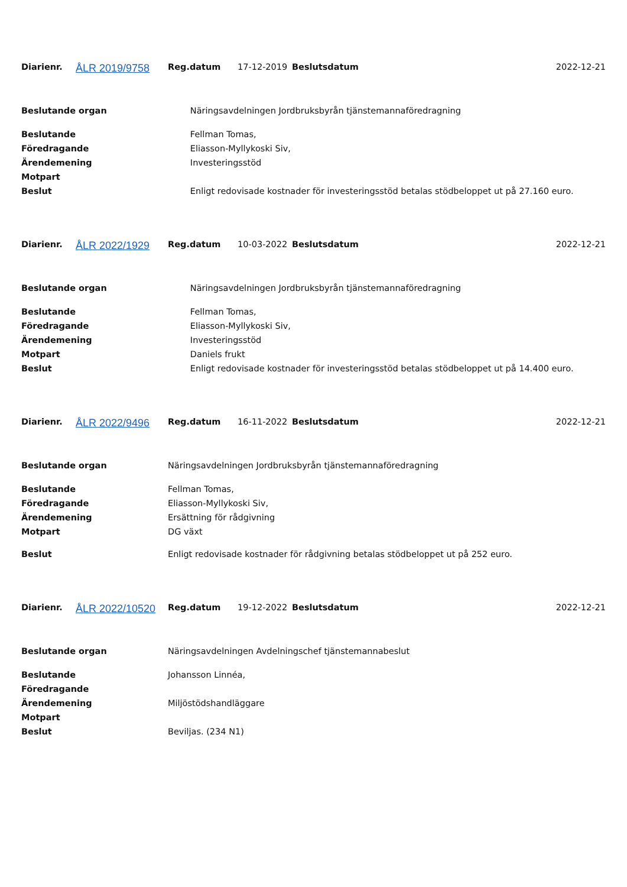| Diarienr. | ÅLR 2019/9758 | Reg.datum | 17-12-2019 | Beslutsdatum | 2022-12-21 |
| Beslutande organ | Näringsavdelningen Jordbruksbyrån tjänstemannaföredragning |
| Beslutande | Fellman Tomas, |
| Föredragande | Eliasson-Myllykoski Siv, |
| Ärendemening | Investeringsstöd |
| Motpart | |
| Beslut | Enligt redovisade kostnader för investeringsstöd betalas stödbeloppet ut på 27.160 euro. |
| Diarienr. | ÅLR 2022/1929 | Reg.datum | 10-03-2022 | Beslutsdatum | 2022-12-21 |
| Beslutande organ | Näringsavdelningen Jordbruksbyrån tjänstemannaföredragning |
| Beslutande | Fellman Tomas, |
| Föredragande | Eliasson-Myllykoski Siv, |
| Ärendemening | Investeringsstöd |
| Motpart | Daniels frukt |
| Beslut | Enligt redovisade kostnader för investeringsstöd betalas stödbeloppet ut på 14.400 euro. |
| Diarienr. | ÅLR 2022/9496 | Reg.datum | 16-11-2022 | Beslutsdatum | 2022-12-21 |
| Beslutande organ | Näringsavdelningen Jordbruksbyrån tjänstemannaföredragning |
| Beslutande | Fellman Tomas, |
| Föredragande | Eliasson-Myllykoski Siv, |
| Ärendemening | Ersättning för rådgivning |
| Motpart | DG växt |
| Beslut | Enligt redovisade kostnader för rådgivning betalas stödbeloppet ut på 252 euro. |
| Diarienr. | ÅLR 2022/10520 | Reg.datum | 19-12-2022 | Beslutsdatum | 2022-12-21 |
| Beslutande organ | Näringsavdelningen Avdelningschef tjänstemannabeslut |
| Beslutande | Johansson Linnéa, |
| Föredragande | |
| Ärendemening | Miljöstödshandläggare |
| Motpart | |
| Beslut | Beviljas. (234 N1) |